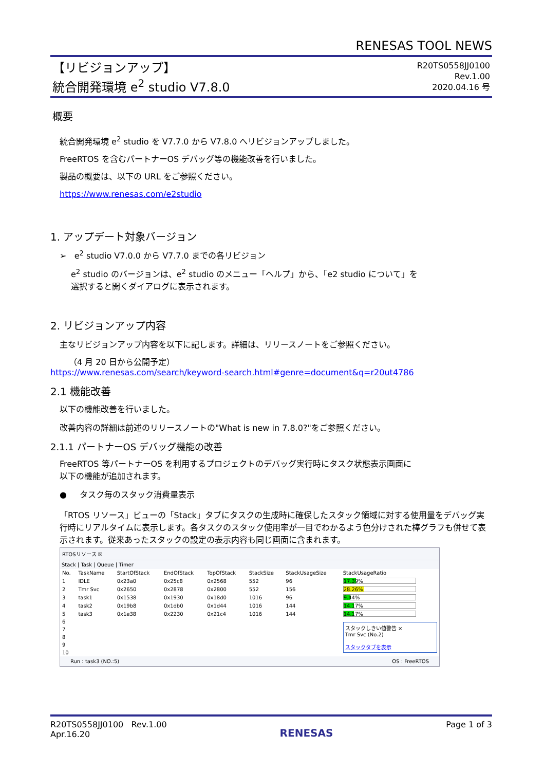RENESAS TOOL NEWS
【リビジョンアップ】
統合開発環境 e<sup>2</sup> studio V7.8.0
R20TS0558JJ0100
Rev.1.00
2020.04.16 号
概要
統合開発環境 e<sup>2</sup> studio を V7.7.0 から V7.8.0 へリビジョンアップしました。
FreeRTOS を含むパートナーOS デバッグ等の機能改善を行いました。
製品の概要は、以下の URL をご参照ください。
https://www.renesas.com/e2studio
1. アップデート対象バージョン
➢ e<sup>2</sup> studio V7.0.0 から V7.7.0 までの各リビジョン
e<sup>2</sup> studio のバージョンは、e<sup>2</sup> studio のメニュー「ヘルプ」から、「e2 studio について」を
選択すると開くダイアログに表示されます。
2. リビジョンアップ内容
主なリビジョンアップ内容を以下に記します。詳細は、リリースノートをご参照ください。
（4 月 20 日から公開予定）
https://www.renesas.com/search/keyword-search.html#genre=document&q=r20ut4786
2.1 機能改善
以下の機能改善を行いました。
改善内容の詳細は前述のリリースノートの"What is new in 7.8.0?"をご参照ください。
2.1.1 パートナーOS デバッグ機能の改善
FreeRTOS 等パートナーOS を利用するプロジェクトのデバッグ実行時にタスク状態表示画面に
以下の機能が追加されます。
● タスク毎のスタック消費量表示
「RTOS リソース」ビューの「Stack」タブにタスクの生成時に確保したスタック領域に対する使用量をデバッグ実行時にリアルタイムに表示します。各タスクのスタック使用率が一目でわかるよう色分けされた棒グラフも併せて表示されます。従来あったスタックの設定の表示内容も同じ画面に含まれます。
RTOSリソース ☒
Stack | Task | Queue | Timer
| No. | TaskName | StartOfStack | EndOfStack | TopOfStack | StackSize | StackUsageSize | StackUsageRatio |
| --- | --- | --- | --- | --- | --- | --- | --- |
| 1 | IDLE | 0x23a0 | 0x25c8 | 0x2568 | 552 | 96 | 17.39% |
| 2 | Tmr Svc | 0x2650 | 0x2878 | 0x2800 | 552 | 156 | 28.26% |
| 3 | task1 | 0x1538 | 0x1930 | 0x18d0 | 1016 | 96 | 9.44% |
| 4 | task2 | 0x19b8 | 0x1db0 | 0x1d44 | 1016 | 144 | 14.17% |
| 5 | task3 | 0x1e38 | 0x2230 | 0x21c4 | 1016 | 144 | 14.17% |
| 6 | | | | | | | スタックしきい値警告 × Tmr Svc (No.2) スタックタブを表示 |
| 7 | | | | | | | |
| 8 | | | | | | | |
| 9 | | | | | | | |
| 10 | | | | | | | |
Run : task3 (NO.:5) OS : FreeRTOS
R20TS0558JJ0100 Rev.1.00
Apr.16.20
RENESAS
Page 1 of 3